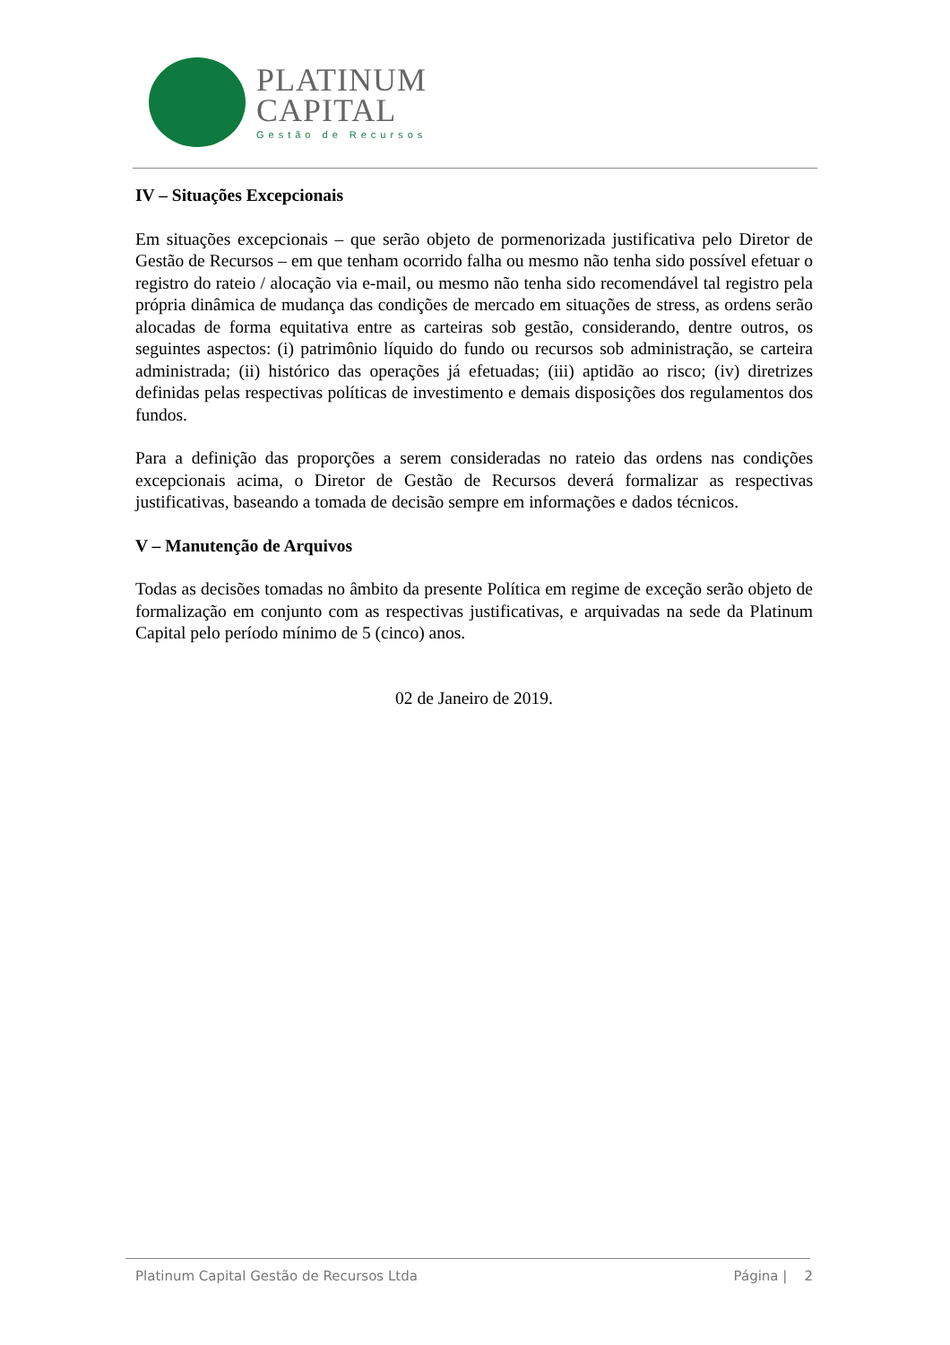PLATINUM
CAPITAL
Gestão de Recursos
IV – Situações Excepcionais
Em situações excepcionais – que serão objeto de pormenorizada justificativa pelo Diretor de Gestão de Recursos – em que tenham ocorrido falha ou mesmo não tenha sido possível efetuar o registro do rateio / alocação via e-mail, ou mesmo não tenha sido recomendável tal registro pela própria dinâmica de mudança das condições de mercado em situações de stress, as ordens serão alocadas de forma equitativa entre as carteiras sob gestão, considerando, dentre outros, os seguintes aspectos: (i) patrimônio líquido do fundo ou recursos sob administração, se carteira administrada; (ii) histórico das operações já efetuadas; (iii) aptidão ao risco; (iv) diretrizes definidas pelas respectivas políticas de investimento e demais disposições dos regulamentos dos fundos.
Para a definição das proporções a serem consideradas no rateio das ordens nas condições excepcionais acima, o Diretor de Gestão de Recursos deverá formalizar as respectivas justificativas, baseando a tomada de decisão sempre em informações e dados técnicos.
V – Manutenção de Arquivos
Todas as decisões tomadas no âmbito da presente Política em regime de exceção serão objeto de formalização em conjunto com as respectivas justificativas, e arquivadas na sede da Platinum Capital pelo período mínimo de 5 (cinco) anos.
02 de Janeiro de 2019.
Platinum Capital Gestão de Recursos Ltda Página | 2